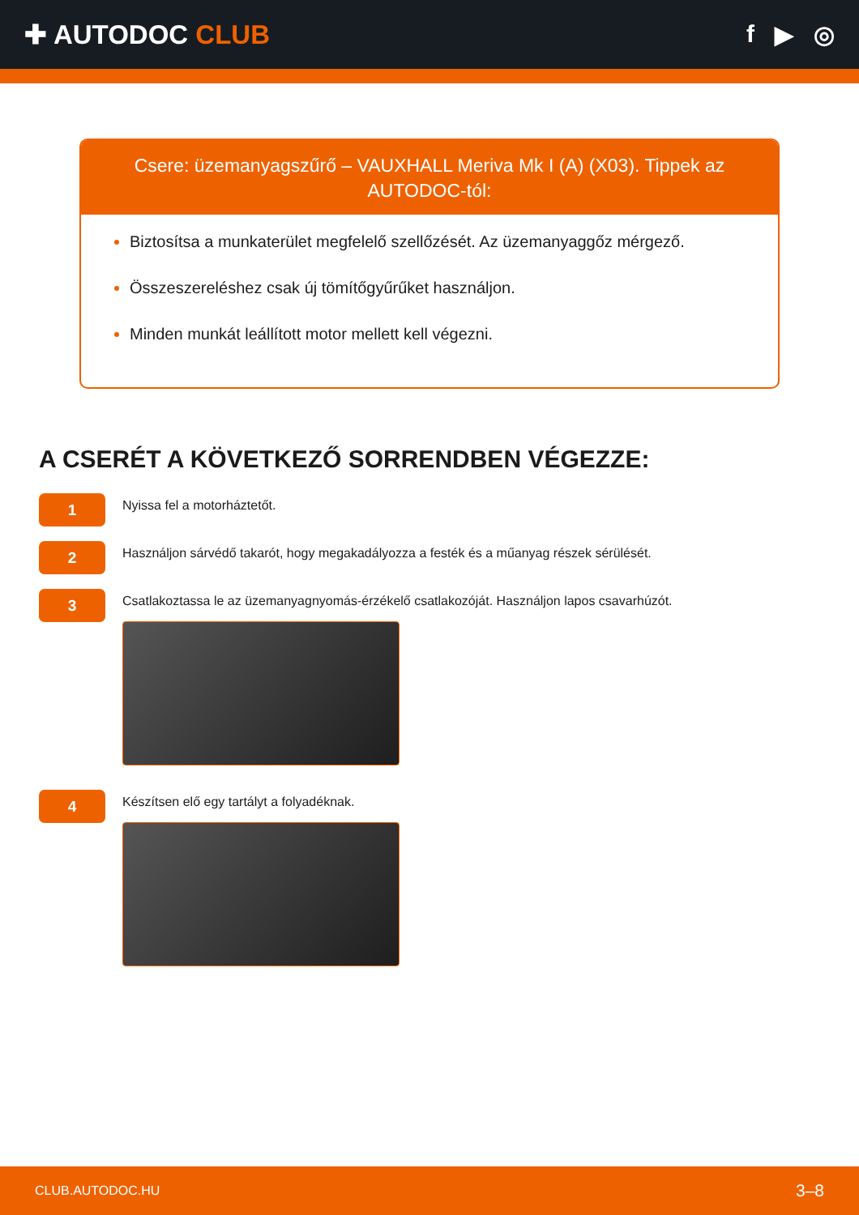✚ AUTODOC CLUB f ▶ ◎
Csere: üzemanyagszűrő – VAUXHALL Meriva Mk I (A) (X03). Tippek az AUTODOC-tól:
Biztosítsa a munkaterület megfelelő szellőzését. Az üzemanyaggőz mérgező.
Összeszereléshez csak új tömítőgyűrűket használjon.
Minden munkát leállított motor mellett kell végezni.
A CSERÉT A KÖVETKEZŐ SORRENDBEN VÉGEZZE:
1
Nyissa fel a motorháztetőt.
2
Használjon sárvédő takarót, hogy megakadályozza a festék és a műanyag részek sérülését.
3
Csatlakoztassa le az üzemanyagnyomás-érzékelő csatlakozóját. Használjon lapos csavarhúzót.
4
Készítsen elő egy tartályt a folyadéknak.
CLUB.AUTODOC.HU 3–8